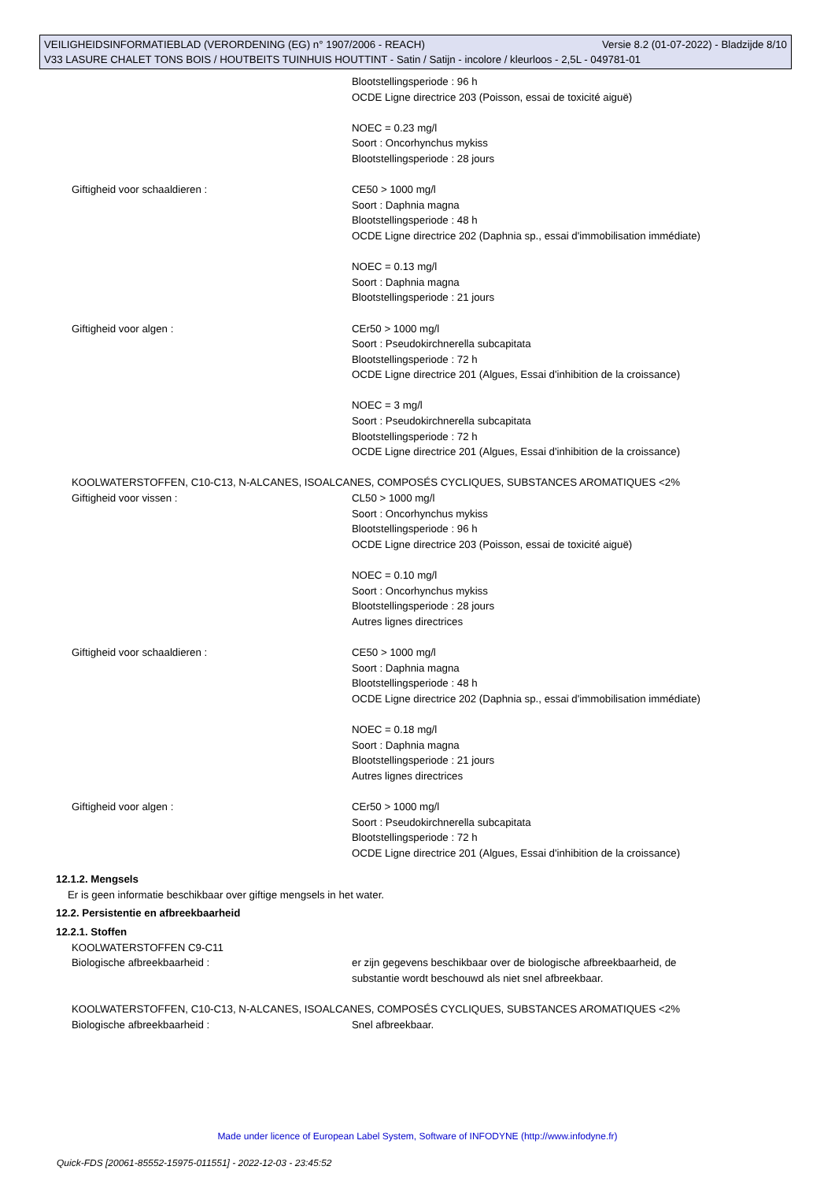VEILIGHEIDSINFORMATIEBLAD (VERORDENING (EG) n° 1907/2006 - REACH) Versie 8.2 (01-07-2022) - Bladzijde 8/10
V33 LASURE CHALET TONS BOIS / HOUTBEITS TUINHUIS HOUTTINT - Satin / Satijn - incolore / kleurloos - 2,5L - 049781-01
Blootstellingsperiode : 96 h
OCDE Ligne directrice 203 (Poisson, essai de toxicité aiguë)
NOEC = 0.23 mg/l
Soort : Oncorhynchus mykiss
Blootstellingsperiode : 28 jours
Giftigheid voor schaaldieren : CE50 > 1000 mg/l
Soort : Daphnia magna
Blootstellingsperiode : 48 h
OCDE Ligne directrice 202 (Daphnia sp., essai d'immobilisation immédiate)
NOEC = 0.13 mg/l
Soort : Daphnia magna
Blootstellingsperiode : 21 jours
Giftigheid voor algen : CEr50 > 1000 mg/l
Soort : Pseudokirchnerella subcapitata
Blootstellingsperiode : 72 h
OCDE Ligne directrice 201 (Algues, Essai d'inhibition de la croissance)
NOEC = 3 mg/l
Soort : Pseudokirchnerella subcapitata
Blootstellingsperiode : 72 h
OCDE Ligne directrice 201 (Algues, Essai d'inhibition de la croissance)
KOOLWATERSTOFFEN, C10-C13, N-ALCANES, ISOALCANES, COMPOSÉS CYCLIQUES, SUBSTANCES AROMATIQUES <2%
Giftigheid voor vissen : CL50 > 1000 mg/l
Soort : Oncorhynchus mykiss
Blootstellingsperiode : 96 h
OCDE Ligne directrice 203 (Poisson, essai de toxicité aiguë)
NOEC = 0.10 mg/l
Soort : Oncorhynchus mykiss
Blootstellingsperiode : 28 jours
Autres lignes directrices
Giftigheid voor schaaldieren : CE50 > 1000 mg/l
Soort : Daphnia magna
Blootstellingsperiode : 48 h
OCDE Ligne directrice 202 (Daphnia sp., essai d'immobilisation immédiate)
NOEC = 0.18 mg/l
Soort : Daphnia magna
Blootstellingsperiode : 21 jours
Autres lignes directrices
Giftigheid voor algen : CEr50 > 1000 mg/l
Soort : Pseudokirchnerella subcapitata
Blootstellingsperiode : 72 h
OCDE Ligne directrice 201 (Algues, Essai d'inhibition de la croissance)
12.1.2. Mengsels
Er is geen informatie beschikbaar over giftige mengsels in het water.
12.2. Persistentie en afbreekbaarheid
12.2.1. Stoffen
KOOLWATERSTOFFEN C9-C11
Biologische afbreekbaarheid : er zijn gegevens beschikbaar over de biologische afbreekbaarheid, de
substantie wordt beschouwd als niet snel afbreekbaar.
KOOLWATERSTOFFEN, C10-C13, N-ALCANES, ISOALCANES, COMPOSÉS CYCLIQUES, SUBSTANCES AROMATIQUES <2%
Biologische afbreekbaarheid : Snel afbreekbaar.
Made under licence of European Label System, Software of INFODYNE (http://www.infodyne.fr)
Quick-FDS [20061-85552-15975-011551] - 2022-12-03 - 23:45:52